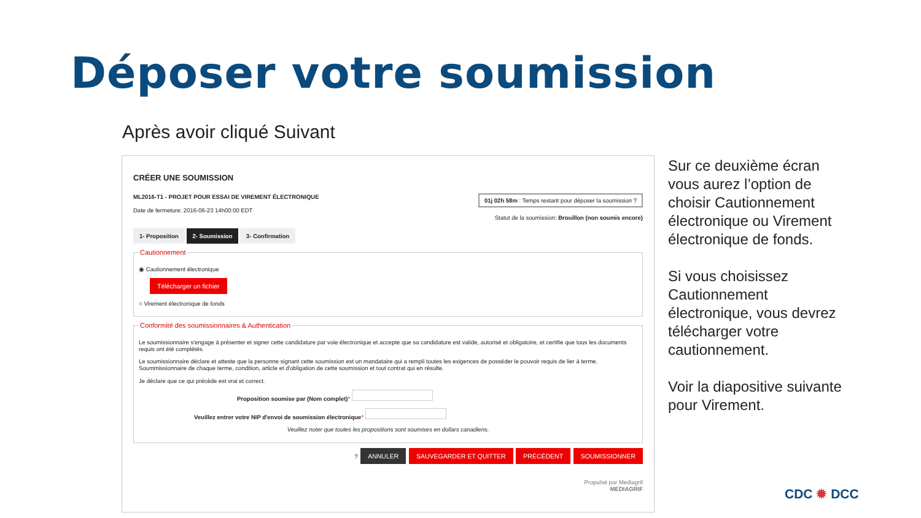Déposer votre soumission
Après avoir cliqué Suivant
CRÉER UNE SOUMISSION
ML2016-T1 - PROJET POUR ESSAI DE VIREMENT ÉLECTRONIQUE
Date de fermeture: 2016-06-23 14h00:00 EDT
01j 02h 58m : Temps restant pour déposer la soumission ?
Statut de la soumission: Brouillon (non soumis encore)
1- Proposition 2- Soumission 3- Confirmation
Cautionnement
◉ Cautionnement électronique
Télécharger un fichier
○ Virement électronique de fonds
Conformité des soumissionnaires & Authentication
Le soumissionnaire s'engage à présenter et signer cette candidature par voie électronique et accepte que sa candidature est valide, autorisé et obligatoire, et certifie que tous les documents requis ont été complétés.
Le soumissionnaire déclare et atteste que la personne signant cette soumission est un mandataire qui a rempli toutes les exigences de posséder le pouvoir requis de lier à terme. Soummissionnaire de chaque terme, condition, article et d'obligation de cette soumission et tout contrat qui en résulte.
Je déclare que ce qui précède est vrai et correct.
Proposition soumise par (Nom complet)*
Veuillez entrer votre NIP d'envoi de soumission électronique*
Veuillez noter que toutes les propositions sont soumises en dollars canadiens.
? ANNULER SAUVEGARDER ET QUITTER PRÉCÉDENT SOUMISSIONNER
Propulsé par Mediagrif
MEDIAGRIF
Sur ce deuxième écran vous aurez l’option de choisir Cautionnement électronique ou Virement électronique de fonds.
Si vous choisissez Cautionnement électronique, vous devrez télécharger votre cautionnement.
Voir la diapositive suivante pour Virement.
CDC ✹ DCC